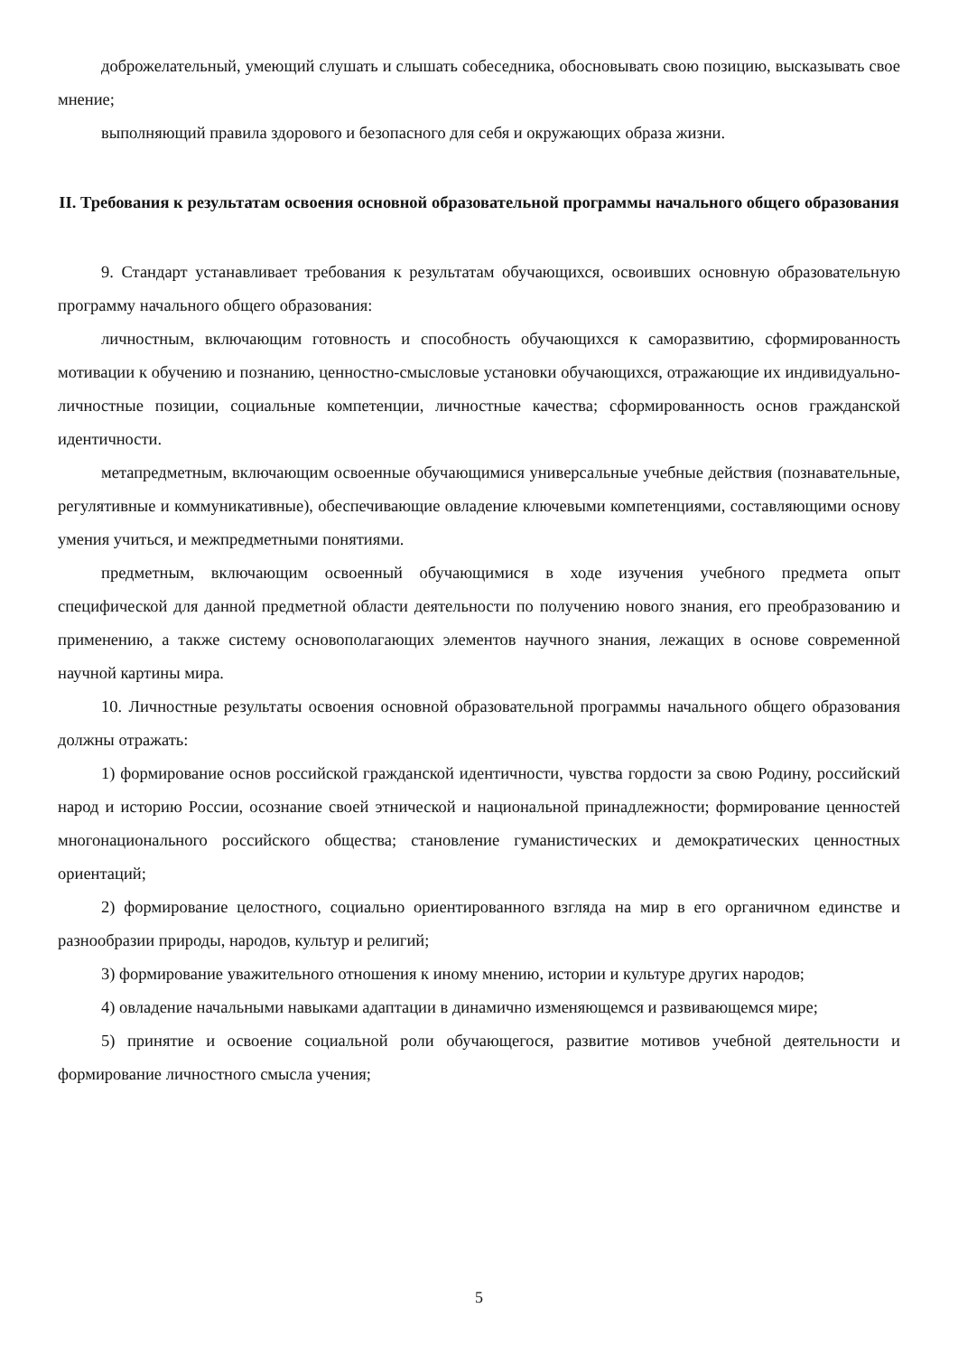доброжелательный, умеющий слушать и слышать собеседника, обосновывать свою позицию, высказывать свое мнение;
выполняющий правила здорового и безопасного для себя и окружающих образа жизни.
II. Требования к результатам освоения основной образовательной программы начального общего образования
9. Стандарт устанавливает требования к результатам обучающихся, освоивших основную образовательную программу начального общего образования:
личностным, включающим готовность и способность обучающихся к саморазвитию, сформированность мотивации к обучению и познанию, ценностно-смысловые установки обучающихся, отражающие их индивидуально-личностные позиции, социальные компетенции, личностные качества; сформированность основ гражданской идентичности.
метапредметным, включающим освоенные обучающимися универсальные учебные действия (познавательные, регулятивные и коммуникативные), обеспечивающие овладение ключевыми компетенциями, составляющими основу умения учиться, и межпредметными понятиями.
предметным, включающим освоенный обучающимися в ходе изучения учебного предмета опыт специфической для данной предметной области деятельности по получению нового знания, его преобразованию и применению, а также систему основополагающих элементов научного знания, лежащих в основе современной научной картины мира.
10. Личностные результаты освоения основной образовательной программы начального общего образования должны отражать:
1) формирование основ российской гражданской идентичности, чувства гордости за свою Родину, российский народ и историю России, осознание своей этнической и национальной принадлежности; формирование ценностей многонационального российского общества; становление гуманистических и демократических ценностных ориентаций;
2) формирование целостного, социально ориентированного взгляда на мир в его органичном единстве и разнообразии природы, народов, культур и религий;
3) формирование уважительного отношения к иному мнению, истории и культуре других народов;
4) овладение начальными навыками адаптации в динамично изменяющемся и развивающемся мире;
5) принятие и освоение социальной роли обучающегося, развитие мотивов учебной деятельности и формирование личностного смысла учения;
5